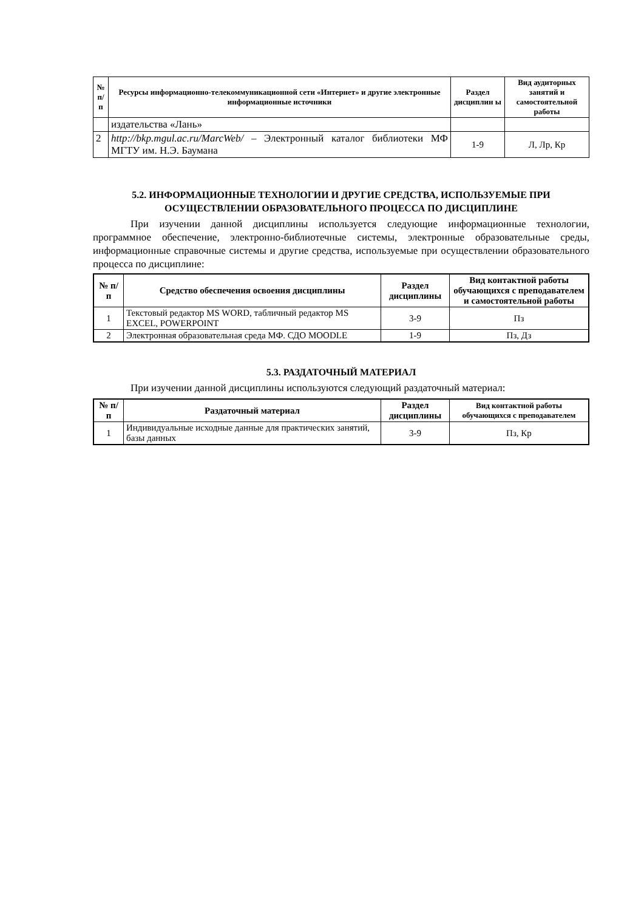| № п/ п | Ресурсы информационно-телекоммуникационной сети «Интернет» и другие электронные информационные источники | Раздел дисциплин ы | Вид аудиторных занятий и самостоятельной работы |
| --- | --- | --- | --- |
| | издательства «Лань» | | |
| 2 | http://bkp.mgul.ac.ru/MarcWeb/ – Электронный каталог библиотеки МФ МГТУ им. Н.Э. Баумана | 1-9 | Л, Лр, Кр |
5.2. ИНФОРМАЦИОННЫЕ ТЕХНОЛОГИИ И ДРУГИЕ СРЕДСТВА, ИСПОЛЬЗУЕМЫЕ ПРИ ОСУЩЕСТВЛЕНИИ ОБРАЗОВАТЕЛЬНОГО ПРОЦЕССА ПО ДИСЦИПЛИНЕ
При изучении данной дисциплины используется следующие информационные технологии, программное обеспечение, электронно-библиотечные системы, электронные образовательные среды, информационные справочные системы и другие средства, используемые при осуществлении образовательного процесса по дисциплине:
| № п/п | Средство обеспечения освоения дисциплины | Раздел дисциплины | Вид контактной работы обучающихся с преподавателем и самостоятельной работы |
| --- | --- | --- | --- |
| 1 | Текстовый редактор MS WORD, табличный редактор MS EXCEL, POWERPOINT | 3-9 | Пз |
| 2 | Электронная образовательная среда МФ. СДО MOODLE | 1-9 | Пз, Дз |
5.3. РАЗДАТОЧНЫЙ МАТЕРИАЛ
При изучении данной дисциплины используются следующий раздаточный материал:
| № п/п | Раздаточный материал | Раздел дисциплины | Вид контактной работы обучающихся с преподавателем |
| --- | --- | --- | --- |
| 1 | Индивидуальные исходные данные для практических занятий, базы данных | 3-9 | Пз, Кр |